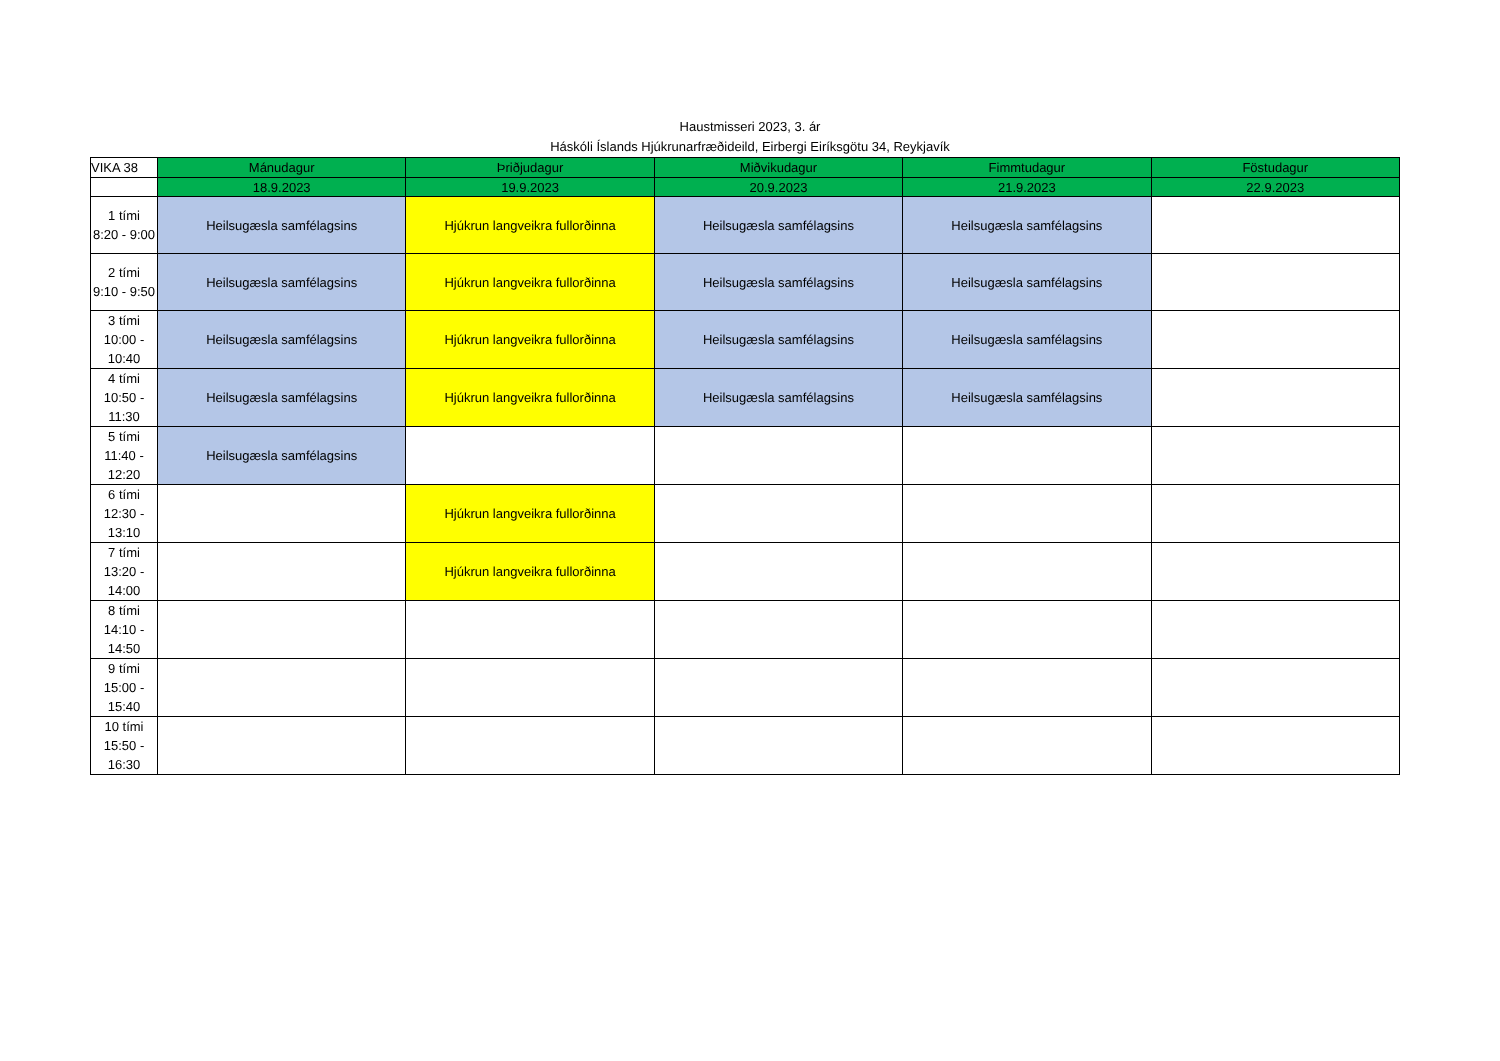Haustmisseri 2023, 3. ár
Háskóli Íslands Hjúkrunarfræðideild, Eirbergi Eiríksgötu 34, Reykjavík
| VIKA 38 | Mánudagur | Þriðjudagur | Miðvikudagur | Fimmtudagur | Föstudagur |
| | 18.9.2023 | 19.9.2023 | 20.9.2023 | 21.9.2023 | 22.9.2023 |
| 1 tími 8:20 - 9:00 | Heilsugæsla samfélagsins | Hjúkrun langveikra fullorðinna | Heilsugæsla samfélagsins | Heilsugæsla samfélagsins | |
| 2 tími 9:10 - 9:50 | Heilsugæsla samfélagsins | Hjúkrun langveikra fullorðinna | Heilsugæsla samfélagsins | Heilsugæsla samfélagsins | |
| 3 tími 10:00 - 10:40 | Heilsugæsla samfélagsins | Hjúkrun langveikra fullorðinna | Heilsugæsla samfélagsins | Heilsugæsla samfélagsins | |
| 4 tími 10:50 - 11:30 | Heilsugæsla samfélagsins | Hjúkrun langveikra fullorðinna | Heilsugæsla samfélagsins | Heilsugæsla samfélagsins | |
| 5 tími 11:40 - 12:20 | Heilsugæsla samfélagsins | | | | |
| 6 tími 12:30 - 13:10 | | Hjúkrun langveikra fullorðinna | | | |
| 7 tími 13:20 - 14:00 | | Hjúkrun langveikra fullorðinna | | | |
| 8 tími 14:10 - 14:50 | | | | | |
| 9 tími 15:00 - 15:40 | | | | | |
| 10 tími 15:50 - 16:30 | | | | | |